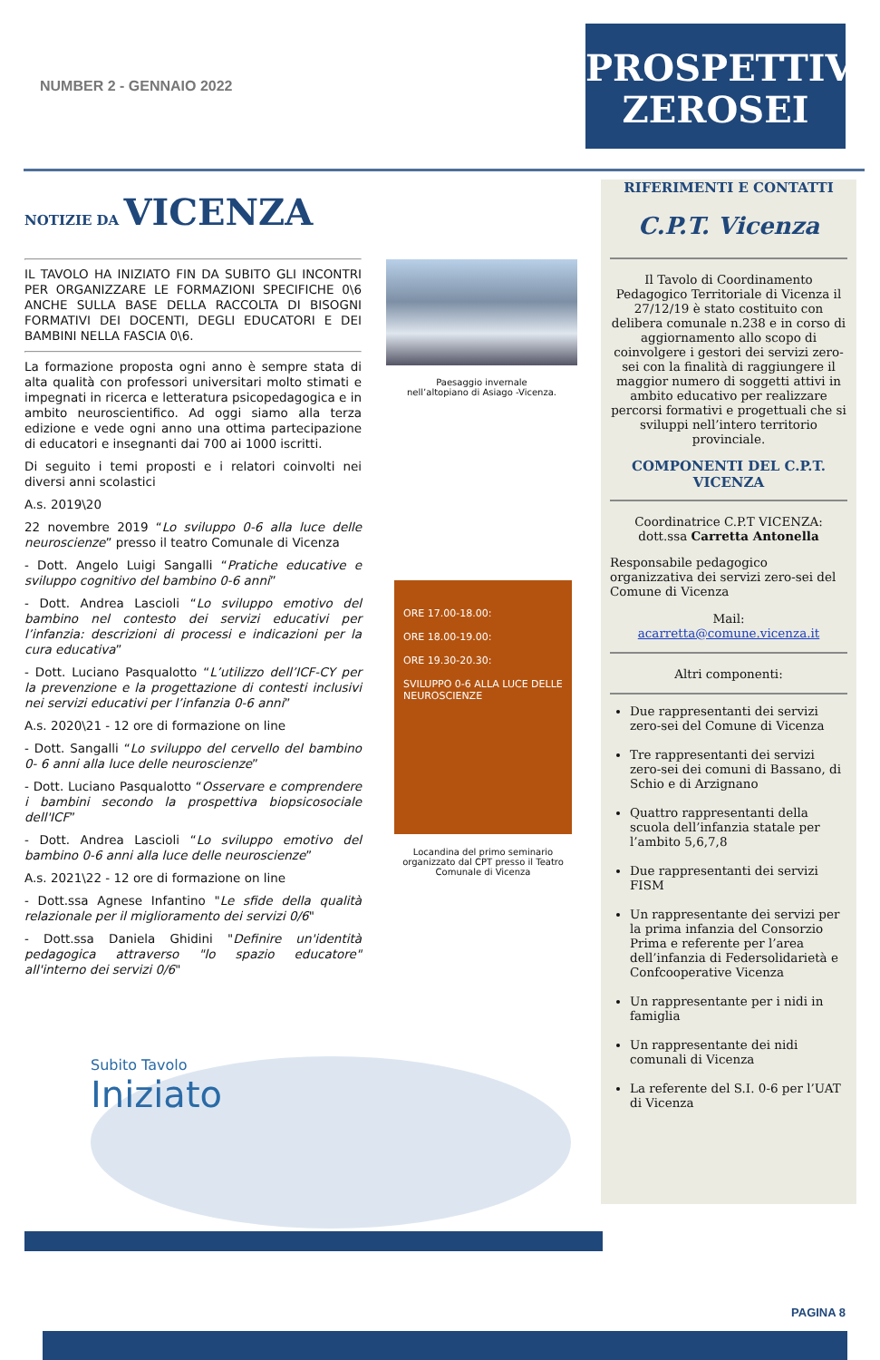NUMBER 2 - GENNAIO 2022
PROSPETTIVE
ZEROSEI
NOTIZIE DA VICENZA
IL TAVOLO HA INIZIATO FIN DA SUBITO GLI INCONTRI PER ORGANIZZARE LE FORMAZIONI SPECIFICHE 0\6 ANCHE SULLA BASE DELLA RACCOLTA DI BISOGNI FORMATIVI DEI DOCENTI, DEGLI EDUCATORI E DEI BAMBINI NELLA FASCIA 0\6.
La formazione proposta ogni anno è sempre stata di alta qualità con professori universitari molto stimati e impegnati in ricerca e letteratura psicopedagogica e in ambito neuroscientifico. Ad oggi siamo alla terza edizione e vede ogni anno una ottima partecipazione di educatori e insegnanti dai 700 ai 1000 iscritti.
Di seguito i temi proposti e i relatori coinvolti nei diversi anni scolastici
A.s. 2019\20
22 novembre 2019 “Lo sviluppo 0-6 alla luce delle neuroscienze” presso il teatro Comunale di Vicenza
- Dott. Angelo Luigi Sangalli “Pratiche educative e sviluppo cognitivo del bambino 0-6 anni”
- Dott. Andrea Lascioli “Lo sviluppo emotivo del bambino nel contesto dei servizi educativi per l’infanzia: descrizioni di processi e indicazioni per la cura educativa”
- Dott. Luciano Pasqualotto “L’utilizzo dell’ICF-CY per la prevenzione e la progettazione di contesti inclusivi nei servizi educativi per l’infanzia 0-6 anni”
A.s. 2020\21 - 12 ore di formazione on line
- Dott. Sangalli “Lo sviluppo del cervello del bambino 0- 6 anni alla luce delle neuroscienze”
- Dott. Luciano Pasqualotto “Osservare e comprendere i bambini secondo la prospettiva biopsicosociale dell'ICF”
- Dott. Andrea Lascioli “Lo sviluppo emotivo del bambino 0-6 anni alla luce delle neuroscienze”
A.s. 2021\22 - 12 ore di formazione on line
- Dott.ssa Agnese Infantino "Le sfide della qualità relazionale per il miglioramento dei servizi 0/6"
- Dott.ssa Daniela Ghidini "Definire un'identità pedagogica attraverso "lo spazio educatore" all'interno dei servizi 0/6"
Paesaggio invernale
nell’altopiano di Asiago -Vicenza.
ORE 17.00-18.00:
ORE 18.00-19.00:
ORE 19.30-20.30:
SVILUPPO 0-6 ALLA LUCE DELLE NEUROSCIENZE
Locandina del primo seminario organizzato dal CPT presso il Teatro Comunale di Vicenza
Subito Tavolo
Iniziato
RIFERIMENTI E CONTATTI
C.P.T. Vicenza
Il Tavolo di Coordinamento Pedagogico Territoriale di Vicenza il 27/12/19 è stato costituito con delibera comunale n.238 e in corso di aggiornamento allo scopo di coinvolgere i gestori dei servizi zero-sei con la finalità di raggiungere il maggior numero di soggetti attivi in ambito educativo per realizzare percorsi formativi e progettuali che si sviluppi nell’intero territorio provinciale.
COMPONENTI DEL C.P.T. VICENZA
Coordinatrice C.P.T VICENZA:
dott.ssa Carretta Antonella
Responsabile pedagogico organizzativa dei servizi zero-sei del Comune di Vicenza
Mail:
acarretta@comune.vicenza.it
Altri componenti:
Due rappresentanti dei servizi zero-sei del Comune di Vicenza
Tre rappresentanti dei servizi zero-sei dei comuni di Bassano, di Schio e di Arzignano
Quattro rappresentanti della scuola dell’infanzia statale per l’ambito 5,6,7,8
Due rappresentanti dei servizi FISM
Un rappresentante dei servizi per la prima infanzia del Consorzio Prima e referente per l’area dell’infanzia di Federsolidarietà e Confcooperative Vicenza
Un rappresentante per i nidi in famiglia
Un rappresentante dei nidi comunali di Vicenza
La referente del S.I. 0-6 per l’UAT di Vicenza
PAGINA 8